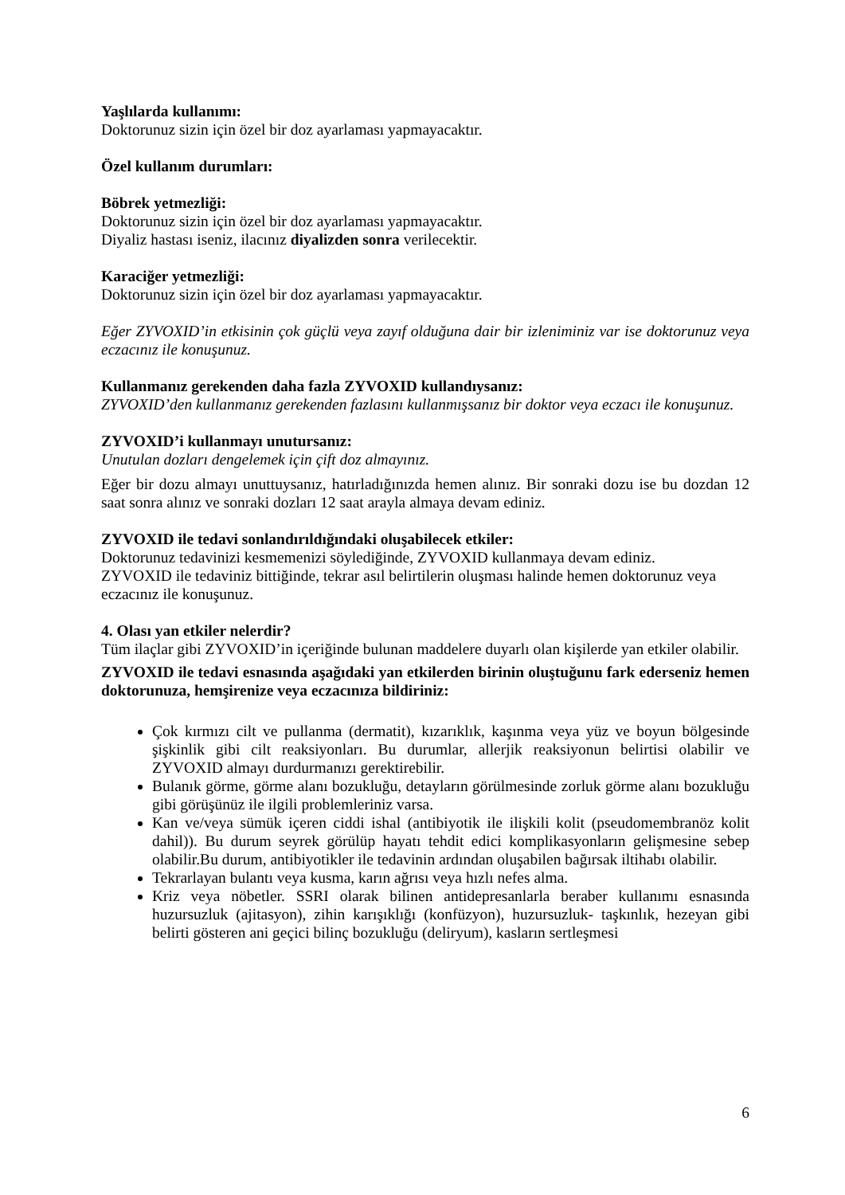Yaşlılarda kullanımı:
Doktorunuz sizin için özel bir doz ayarlaması yapmayacaktır.
Özel kullanım durumları:
Böbrek yetmezliği:
Doktorunuz sizin için özel bir doz ayarlaması yapmayacaktır.
Diyaliz hastası iseniz, ilacınız diyalizden sonra verilecektir.
Karaciğer yetmezliği:
Doktorunuz sizin için özel bir doz ayarlaması yapmayacaktır.
Eğer ZYVOXID’in etkisinin çok güçlü veya zayıf olduğuna dair bir izleniminiz var ise doktorunuz veya eczacınız ile konuşunuz.
Kullanmanız gerekenden daha fazla ZYVOXID kullandıysanız:
ZYVOXID’den kullanmanız gerekenden fazlasını kullanmışsanız bir doktor veya eczacı ile konuşunuz.
ZYVOXID’i kullanmayı unutursanız:
Unutulan dozları dengelemek için çift doz almayınız.
Eğer bir dozu almayı unuttuysanız, hatırladığınızda hemen alınız. Bir sonraki dozu ise bu dozdan 12 saat sonra alınız ve sonraki dozları 12 saat arayla almaya devam ediniz.
ZYVOXID ile tedavi sonlandırıldığındaki oluşabilecek etkiler:
Doktorunuz tedavinizi kesmemenizi söylediğinde, ZYVOXID kullanmaya devam ediniz.
ZYVOXID ile tedaviniz bittiğinde, tekrar asıl belirtilerin oluşması halinde hemen doktorunuz veya eczacınız ile konuşunuz.
4. Olası yan etkiler nelerdir?
Tüm ilaçlar gibi ZYVOXID’in içeriğinde bulunan maddelere duyarlı olan kişilerde yan etkiler olabilir.
ZYVOXID ile tedavi esnasında aşağıdaki yan etkilerden birinin oluştuğunu fark ederseniz hemen doktorunuza, hemşirenize veya eczacınıza bildiriniz:
Çok kırmızı cilt ve pullanma (dermatit), kızarıklık, kaşınma veya yüz ve boyun bölgesinde şişkinlik gibi cilt reaksiyonları. Bu durumlar, allerjik reaksiyonun belirtisi olabilir ve ZYVOXID almayı durdurmanızı gerektirebilir.
Bulanık görme, görme alanı bozukluğu, detayların görülmesinde zorluk görme alanı bozukluğu gibi görüşünüz ile ilgili problemleriniz varsa.
Kan ve/veya sümük içeren ciddi ishal (antibiyotik ile ilişkili kolit (pseudomembranöz kolit dahil)). Bu durum seyrek görülüp hayatı tehdit edici komplikasyonların gelişmesine sebep olabilir.Bu durum, antibiyotikler ile tedavinin ardından oluşabilen bağırsak iltihabı olabilir.
Tekrarlayan bulantı veya kusma, karın ağrısı veya hızlı nefes alma.
Kriz veya nöbetler. SSRI olarak bilinen antidepresanlarla beraber kullanımı esnasında huzursuzluk (ajitasyon), zihin karışıklığı (konfüzyon), huzursuzluk- taşkınlık, hezeyan gibi belirti gösteren ani geçici bilinç bozukluğu (deliryum), kasların sertleşmesi
6